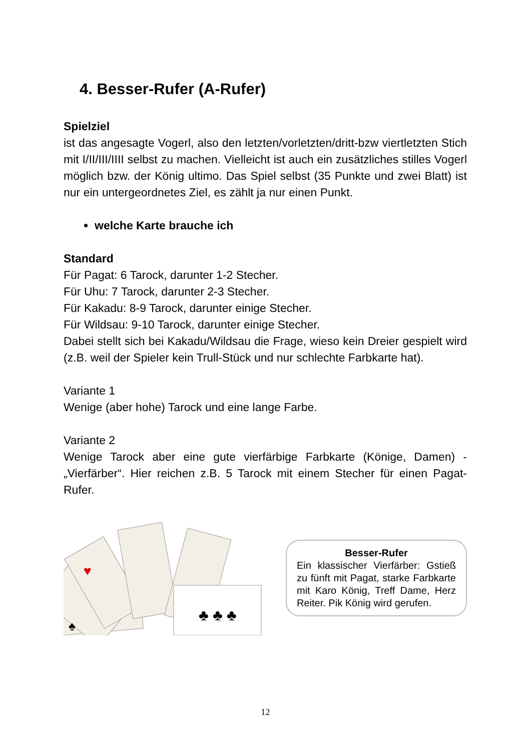4. Besser-Rufer (A-Rufer)
Spielziel
ist das angesagte Vogerl, also den letzten/vorletzten/dritt-bzw viertletzten Stich mit I/II/III/IIII selbst zu machen. Vielleicht ist auch ein zusätzliches stilles Vogerl möglich bzw. der König ultimo. Das Spiel selbst (35 Punkte und zwei Blatt) ist nur ein untergeordnetes Ziel, es zählt ja nur einen Punkt.
welche Karte brauche ich
Standard
Für Pagat: 6 Tarock, darunter 1-2 Stecher.
Für Uhu: 7 Tarock, darunter 2-3 Stecher.
Für Kakadu: 8-9 Tarock, darunter einige Stecher.
Für Wildsau: 9-10 Tarock, darunter einige Stecher.
Dabei stellt sich bei Kakadu/Wildsau die Frage, wieso kein Dreier gespielt wird (z.B. weil der Spieler kein Trull-Stück und nur schlechte Farbkarte hat).
Variante 1
Wenige (aber hohe) Tarock und eine lange Farbe.
Variante 2
Wenige Tarock aber eine gute vierfärbige Farbkarte (Könige, Damen) - „Vierfärber“. Hier reichen z.B. 5 Tarock mit einem Stecher für einen Pagat-Rufer.
♣ ♣ ♣
♥
♠
Besser-Rufer
Ein klassischer Vierfärber: Gstieß zu fünft mit Pagat, starke Farbkarte mit Karo König, Treff Dame, Herz Reiter. Pik König wird gerufen.
12